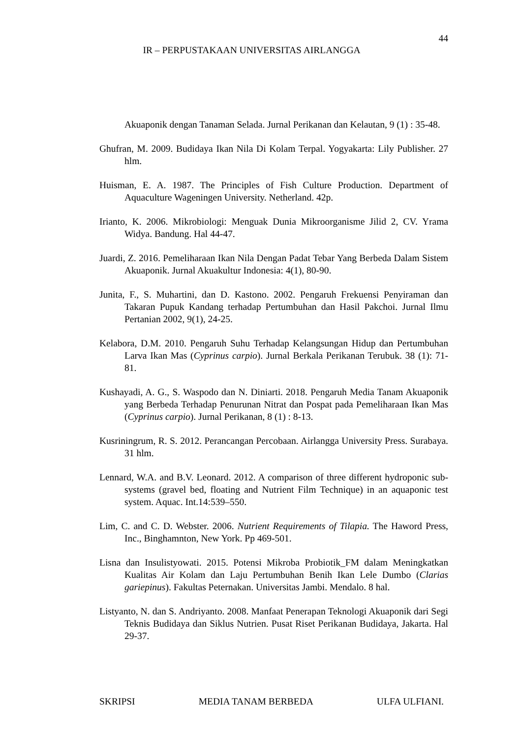44
IR – PERPUSTAKAAN UNIVERSITAS AIRLANGGA
Akuaponik dengan Tanaman Selada. Jurnal Perikanan dan Kelautan, 9 (1) : 35-48.
Ghufran, M. 2009. Budidaya Ikan Nila Di Kolam Terpal. Yogyakarta: Lily Publisher. 27 hlm.
Huisman, E. A. 1987. The Principles of Fish Culture Production. Department of Aquaculture Wageningen University. Netherland. 42p.
Irianto, K. 2006. Mikrobiologi: Menguak Dunia Mikroorganisme Jilid 2, CV. Yrama Widya. Bandung. Hal 44-47.
Juardi, Z. 2016. Pemeliharaan Ikan Nila Dengan Padat Tebar Yang Berbeda Dalam Sistem Akuaponik. Jurnal Akuakultur Indonesia: 4(1), 80-90.
Junita, F., S. Muhartini, dan D. Kastono. 2002. Pengaruh Frekuensi Penyiraman dan Takaran Pupuk Kandang terhadap Pertumbuhan dan Hasil Pakchoi. Jurnal Ilmu Pertanian 2002, 9(1), 24-25.
Kelabora, D.M. 2010. Pengaruh Suhu Terhadap Kelangsungan Hidup dan Pertumbuhan Larva Ikan Mas (Cyprinus carpio). Jurnal Berkala Perikanan Terubuk. 38 (1): 71-81.
Kushayadi, A. G., S. Waspodo dan N. Diniarti. 2018. Pengaruh Media Tanam Akuaponik yang Berbeda Terhadap Penurunan Nitrat dan Pospat pada Pemeliharaan Ikan Mas (Cyprinus carpio). Jurnal Perikanan, 8 (1) : 8-13.
Kusriningrum, R. S. 2012. Perancangan Percobaan. Airlangga University Press. Surabaya. 31 hlm.
Lennard, W.A. and B.V. Leonard. 2012. A comparison of three different hydroponic sub-systems (gravel bed, floating and Nutrient Film Technique) in an aquaponic test system. Aquac. Int.14:539–550.
Lim, C. and C. D. Webster. 2006. Nutrient Requirements of Tilapia. The Haword Press, Inc., Binghamnton, New York. Pp 469-501.
Lisna dan Insulistyowati. 2015. Potensi Mikroba Probiotik_FM dalam Meningkatkan Kualitas Air Kolam dan Laju Pertumbuhan Benih Ikan Lele Dumbo (Clarias gariepinus). Fakultas Peternakan. Universitas Jambi. Mendalo. 8 hal.
Listyanto, N. dan S. Andriyanto. 2008. Manfaat Penerapan Teknologi Akuaponik dari Segi Teknis Budidaya dan Siklus Nutrien. Pusat Riset Perikanan Budidaya, Jakarta. Hal 29-37.
SKRIPSI MEDIA TANAM BERBEDA ULFA ULFIANI.